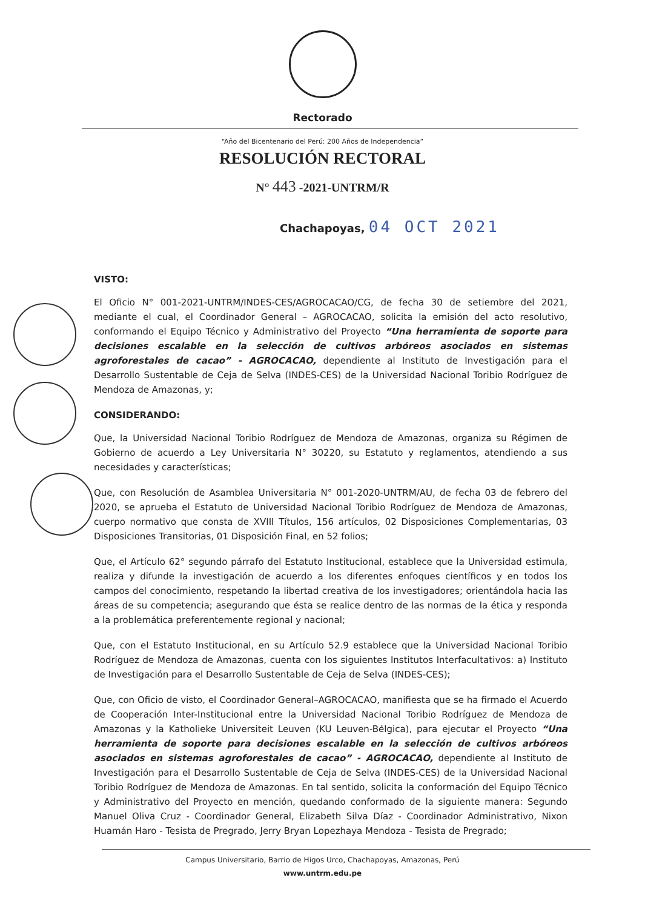Rectorado
“Año del Bicentenario del Perú: 200 Años de Independencia”
RESOLUCIÓN RECTORAL
N° 443 -2021-UNTRM/R
Chachapoyas, 04 OCT 2021
VISTO:
El Oficio N° 001-2021-UNTRM/INDES-CES/AGROCACAO/CG, de fecha 30 de setiembre del 2021, mediante el cual, el Coordinador General – AGROCACAO, solicita la emisión del acto resolutivo, conformando el Equipo Técnico y Administrativo del Proyecto “Una herramienta de soporte para decisiones escalable en la selección de cultivos arbóreos asociados en sistemas agroforestales de cacao” - AGROCACAO, dependiente al Instituto de Investigación para el Desarrollo Sustentable de Ceja de Selva (INDES-CES) de la Universidad Nacional Toribio Rodríguez de Mendoza de Amazonas, y;
CONSIDERANDO:
Que, la Universidad Nacional Toribio Rodríguez de Mendoza de Amazonas, organiza su Régimen de Gobierno de acuerdo a Ley Universitaria N° 30220, su Estatuto y reglamentos, atendiendo a sus necesidades y características;
Que, con Resolución de Asamblea Universitaria N° 001-2020-UNTRM/AU, de fecha 03 de febrero del 2020, se aprueba el Estatuto de Universidad Nacional Toribio Rodríguez de Mendoza de Amazonas, cuerpo normativo que consta de XVIII Títulos, 156 artículos, 02 Disposiciones Complementarias, 03 Disposiciones Transitorias, 01 Disposición Final, en 52 folios;
Que, el Artículo 62° segundo párrafo del Estatuto Institucional, establece que la Universidad estimula, realiza y difunde la investigación de acuerdo a los diferentes enfoques científicos y en todos los campos del conocimiento, respetando la libertad creativa de los investigadores; orientándola hacia las áreas de su competencia; asegurando que ésta se realice dentro de las normas de la ética y responda a la problemática preferentemente regional y nacional;
Que, con el Estatuto Institucional, en su Artículo 52.9 establece que la Universidad Nacional Toribio Rodríguez de Mendoza de Amazonas, cuenta con los siguientes Institutos Interfacultativos: a) Instituto de Investigación para el Desarrollo Sustentable de Ceja de Selva (INDES-CES);
Que, con Oficio de visto, el Coordinador General–AGROCACAO, manifiesta que se ha firmado el Acuerdo de Cooperación Inter-Institucional entre la Universidad Nacional Toribio Rodríguez de Mendoza de Amazonas y la Katholieke Universiteit Leuven (KU Leuven-Bélgica), para ejecutar el Proyecto “Una herramienta de soporte para decisiones escalable en la selección de cultivos arbóreos asociados en sistemas agroforestales de cacao” - AGROCACAO, dependiente al Instituto de Investigación para el Desarrollo Sustentable de Ceja de Selva (INDES-CES) de la Universidad Nacional Toribio Rodríguez de Mendoza de Amazonas. En tal sentido, solicita la conformación del Equipo Técnico y Administrativo del Proyecto en mención, quedando conformado de la siguiente manera: Segundo Manuel Oliva Cruz - Coordinador General, Elizabeth Silva Díaz - Coordinador Administrativo, Nixon Huamán Haro - Tesista de Pregrado, Jerry Bryan Lopezhaya Mendoza - Tesista de Pregrado;
Campus Universitario, Barrio de Higos Urco, Chachapoyas, Amazonas, Perú
www.untrm.edu.pe